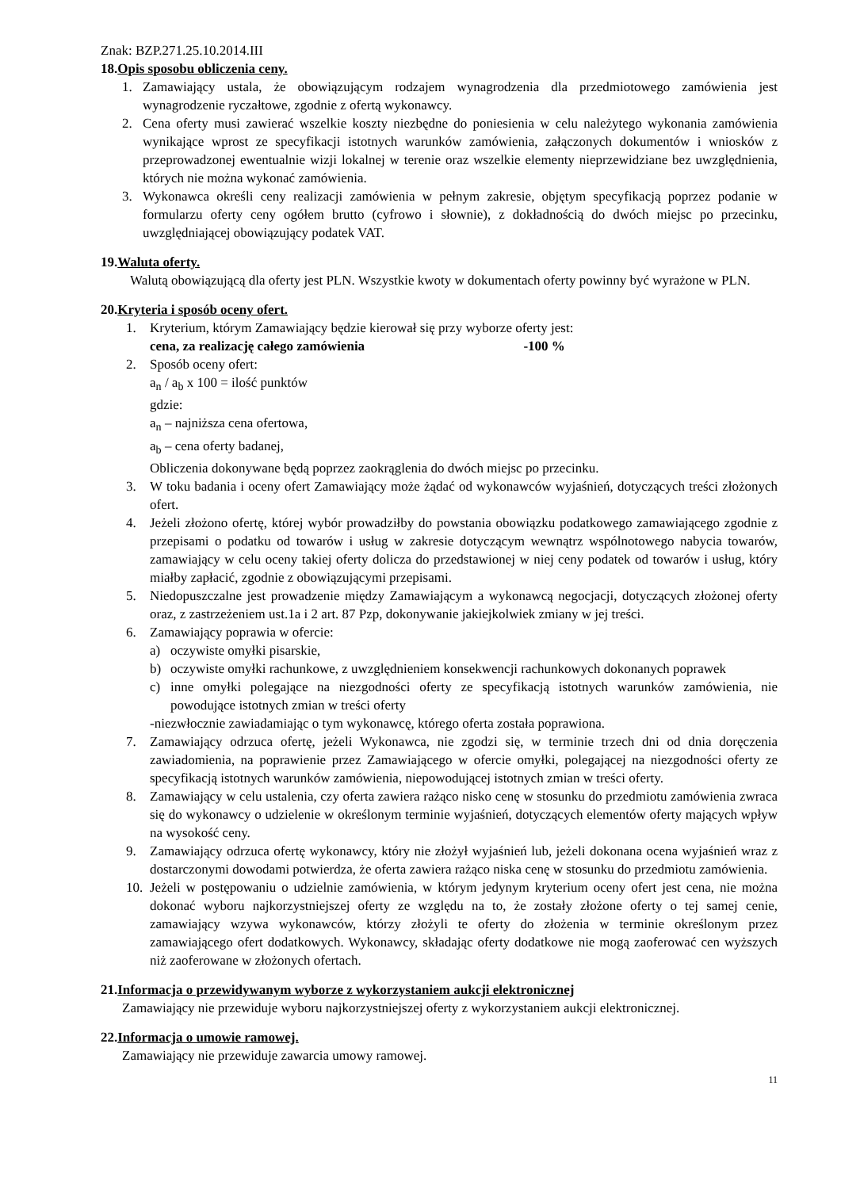Znak: BZP.271.25.10.2014.III
18.Opis sposobu obliczenia ceny.
1. Zamawiający ustala, że obowiązującym rodzajem wynagrodzenia dla przedmiotowego zamówienia jest wynagrodzenie ryczałtowe, zgodnie z ofertą wykonawcy.
2. Cena oferty musi zawierać wszelkie koszty niezbędne do poniesienia w celu należytego wykonania zamówienia wynikające wprost ze specyfikacji istotnych warunków zamówienia, załączonych dokumentów i wniosków z przeprowadzonej ewentualnie wizji lokalnej w terenie oraz wszelkie elementy nieprzewidziane bez uwzględnienia, których nie można wykonać zamówienia.
3. Wykonawca określi ceny realizacji zamówienia w pełnym zakresie, objętym specyfikacją poprzez podanie w formularzu oferty ceny ogółem brutto (cyfrowo i słownie), z dokładnością do dwóch miejsc po przecinku, uwzględniającej obowiązujący podatek VAT.
19.Waluta oferty.
Walutą obowiązującą dla oferty jest PLN. Wszystkie kwoty w dokumentach oferty powinny być wyrażone w PLN.
20.Kryteria i sposób oceny ofert.
1. Kryterium, którym Zamawiający będzie kierował się przy wyborze oferty jest:
cena, za realizację całego zamówienia -100 %
2. Sposób oceny ofert:
a<sub>n</sub> / a<sub>b</sub> x 100 = ilość punktów
gdzie:
a<sub>n</sub> – najniższa cena ofertowa,
a<sub>b</sub> – cena oferty badanej,
Obliczenia dokonywane będą poprzez zaokrąglenia do dwóch miejsc po przecinku.
3. W toku badania i oceny ofert Zamawiający może żądać od wykonawców wyjaśnień, dotyczących treści złożonych ofert.
4. Jeżeli złożono ofertę, której wybór prowadziłby do powstania obowiązku podatkowego zamawiającego zgodnie z przepisami o podatku od towarów i usług w zakresie dotyczącym wewnątrz wspólnotowego nabycia towarów, zamawiający w celu oceny takiej oferty dolicza do przedstawionej w niej ceny podatek od towarów i usług, który miałby zapłacić, zgodnie z obowiązującymi przepisami.
5. Niedopuszczalne jest prowadzenie między Zamawiającym a wykonawcą negocjacji, dotyczących złożonej oferty oraz, z zastrzeżeniem ust.1a i 2 art. 87 Pzp, dokonywanie jakiejkolwiek zmiany w jej treści.
6. Zamawiający poprawia w ofercie:
a) oczywiste omyłki pisarskie,
b) oczywiste omyłki rachunkowe, z uwzględnieniem konsekwencji rachunkowych dokonanych poprawek
c) inne omyłki polegające na niezgodności oferty ze specyfikacją istotnych warunków zamówienia, nie powodujące istotnych zmian w treści oferty
-niezwłocznie zawiadamiając o tym wykonawcę, którego oferta została poprawiona.
7. Zamawiający odrzuca ofertę, jeżeli Wykonawca, nie zgodzi się, w terminie trzech dni od dnia doręczenia zawiadomienia, na poprawienie przez Zamawiającego w ofercie omyłki, polegającej na niezgodności oferty ze specyfikacją istotnych warunków zamówienia, niepowodującej istotnych zmian w treści oferty.
8. Zamawiający w celu ustalenia, czy oferta zawiera rażąco nisko cenę w stosunku do przedmiotu zamówienia zwraca się do wykonawcy o udzielenie w określonym terminie wyjaśnień, dotyczących elementów oferty mających wpływ na wysokość ceny.
9. Zamawiający odrzuca ofertę wykonawcy, który nie złożył wyjaśnień lub, jeżeli dokonana ocena wyjaśnień wraz z dostarczonymi dowodami potwierdza, że oferta zawiera rażąco niska cenę w stosunku do przedmiotu zamówienia.
10. Jeżeli w postępowaniu o udzielnie zamówienia, w którym jedynym kryterium oceny ofert jest cena, nie można dokonać wyboru najkorzystniejszej oferty ze względu na to, że zostały złożone oferty o tej samej cenie, zamawiający wzywa wykonawców, którzy złożyli te oferty do złożenia w terminie określonym przez zamawiającego ofert dodatkowych. Wykonawcy, składając oferty dodatkowe nie mogą zaoferować cen wyższych niż zaoferowane w złożonych ofertach.
21.Informacja o przewidywanym wyborze z wykorzystaniem aukcji elektronicznej
Zamawiający nie przewiduje wyboru najkorzystniejszej oferty z wykorzystaniem aukcji elektronicznej.
22.Informacja o umowie ramowej.
Zamawiający nie przewiduje zawarcia umowy ramowej.
11